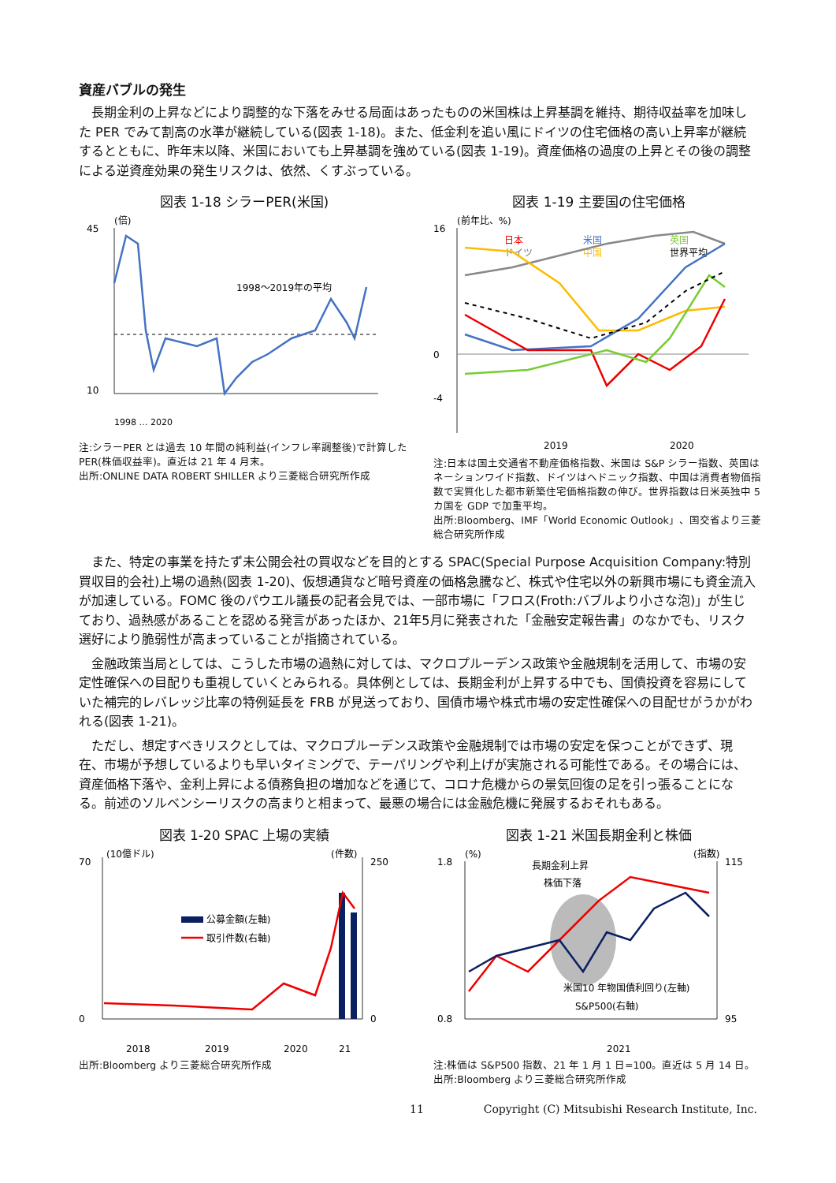資産バブルの発生
長期金利の上昇などにより調整的な下落をみせる局面はあったものの米国株は上昇基調を維持、期待収益率を加味した PER でみて割高の水準が継続している(図表 1-18)。また、低金利を追い風にドイツの住宅価格の高い上昇率が継続するとともに、昨年末以降、米国においても上昇基調を強めている(図表 1-19)。資産価格の過度の上昇とその後の調整による逆資産効果の発生リスクは、依然、くすぶっている。
図表 1-18 シラーPER(米国)
(倍)
45
10
1998～2019年の平均
1998 … 2020
注:シラーPER とは過去 10 年間の純利益(インフレ率調整後)で計算した PER(株価収益率)。直近は 21 年 4 月末。
出所:ONLINE DATA ROBERT SHILLER より三菱総合研究所作成
図表 1-19 主要国の住宅価格
(前年比、%)
16
0
-4
日本
米国
英国
ドイツ
中国
世界平均
2019
2020
注:日本は国土交通省不動産価格指数、米国は S&P シラー指数、英国はネーションワイド指数、ドイツはヘドニック指数、中国は消費者物価指数で実質化した都市新築住宅価格指数の伸び。世界指数は日米英独中 5 カ国を GDP で加重平均。
出所:Bloomberg、IMF「World Economic Outlook」、国交省より三菱総合研究所作成
また、特定の事業を持たず未公開会社の買収などを目的とする SPAC(Special Purpose Acquisition Company:特別買収目的会社)上場の過熱(図表 1-20)、仮想通貨など暗号資産の価格急騰など、株式や住宅以外の新興市場にも資金流入が加速している。FOMC 後のパウエル議長の記者会見では、一部市場に「フロス(Froth:バブルより小さな泡)」が生じており、過熱感があることを認める発言があったほか、21年5月に発表された「金融安定報告書」のなかでも、リスク選好により脆弱性が高まっていることが指摘されている。
金融政策当局としては、こうした市場の過熱に対しては、マクロプルーデンス政策や金融規制を活用して、市場の安定性確保への目配りも重視していくとみられる。具体例としては、長期金利が上昇する中でも、国債投資を容易にしていた補完的レバレッジ比率の特例延長を FRB が見送っており、国債市場や株式市場の安定性確保への目配せがうかがわれる(図表 1-21)。
ただし、想定すべきリスクとしては、マクロプルーデンス政策や金融規制では市場の安定を保つことができず、現在、市場が予想しているよりも早いタイミングで、テーパリングや利上げが実施される可能性である。その場合には、資産価格下落や、金利上昇による債務負担の増加などを通じて、コロナ危機からの景気回復の足を引っ張ることになる。前述のソルベンシーリスクの高まりと相まって、最悪の場合には金融危機に発展するおそれもある。
図表 1-20 SPAC 上場の実績
(10億ドル)
(件数)
70
0
250
0
公募金額(左軸)
取引件数(右軸)
2018
2019
2020
21
出所:Bloomberg より三菱総合研究所作成
図表 1-21 米国長期金利と株価
(%)
(指数)
1.8
0.8
115
95
長期金利上昇
株価下落
米国10 年物国債利回り(左軸)
S&P500(右軸)
2021
注:株価は S&P500 指数、21 年 1 月 1 日=100。直近は 5 月 14 日。
出所:Bloomberg より三菱総合研究所作成
11 Copyright (C) Mitsubishi Research Institute, Inc.